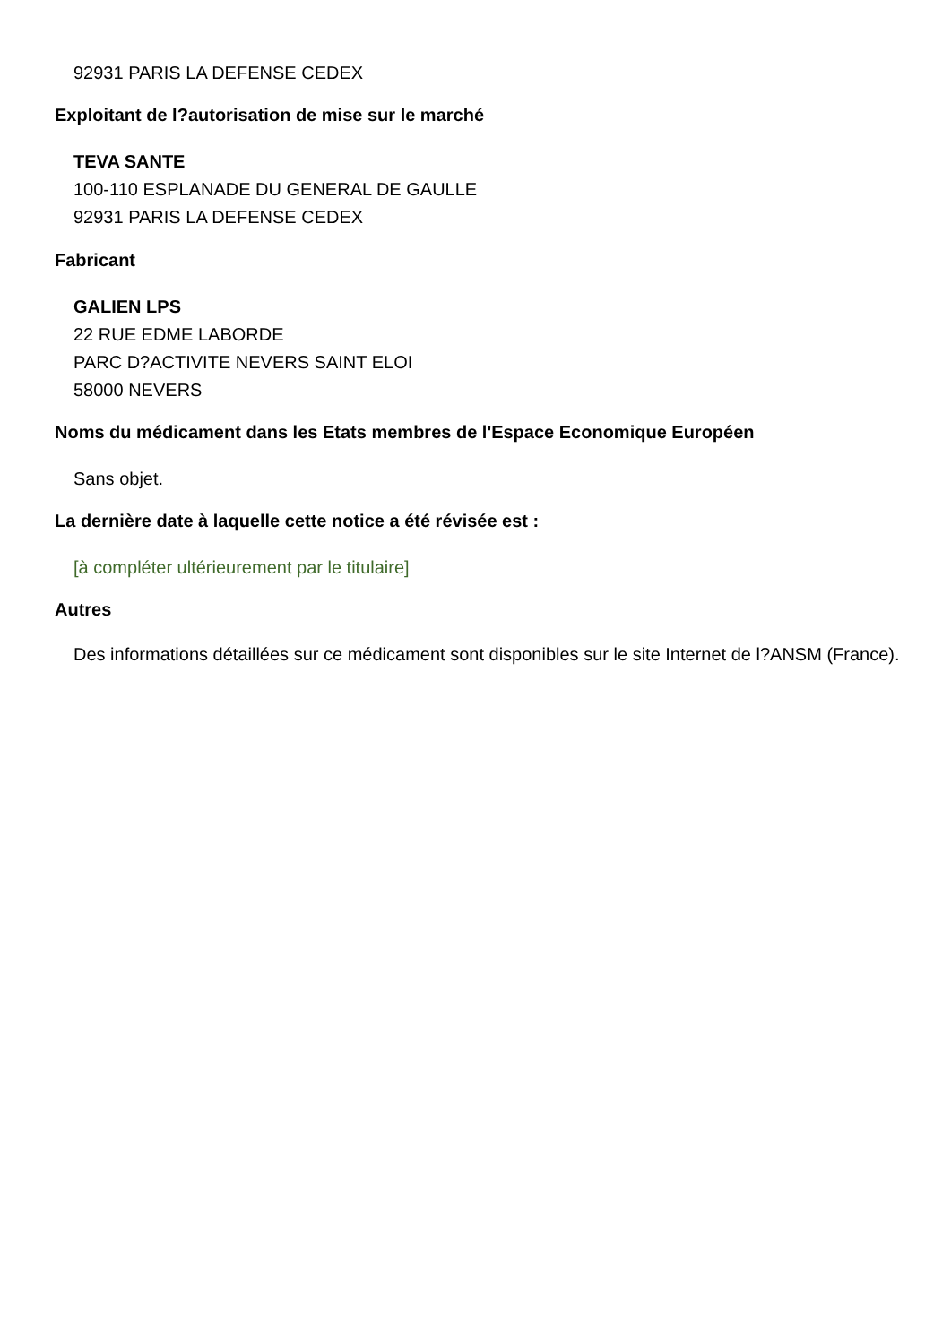92931 PARIS LA DEFENSE CEDEX
Exploitant de l?autorisation de mise sur le marché
TEVA SANTE
100-110 ESPLANADE DU GENERAL DE GAULLE
92931 PARIS LA DEFENSE CEDEX
Fabricant
GALIEN LPS
22 RUE EDME LABORDE
PARC D?ACTIVITE NEVERS SAINT ELOI
58000 NEVERS
Noms du médicament dans les Etats membres de l'Espace Economique Européen
Sans objet.
La dernière date à laquelle cette notice a été révisée est :
[à compléter ultérieurement par le titulaire]
Autres
Des informations détaillées sur ce médicament sont disponibles sur le site Internet de l?ANSM (France).